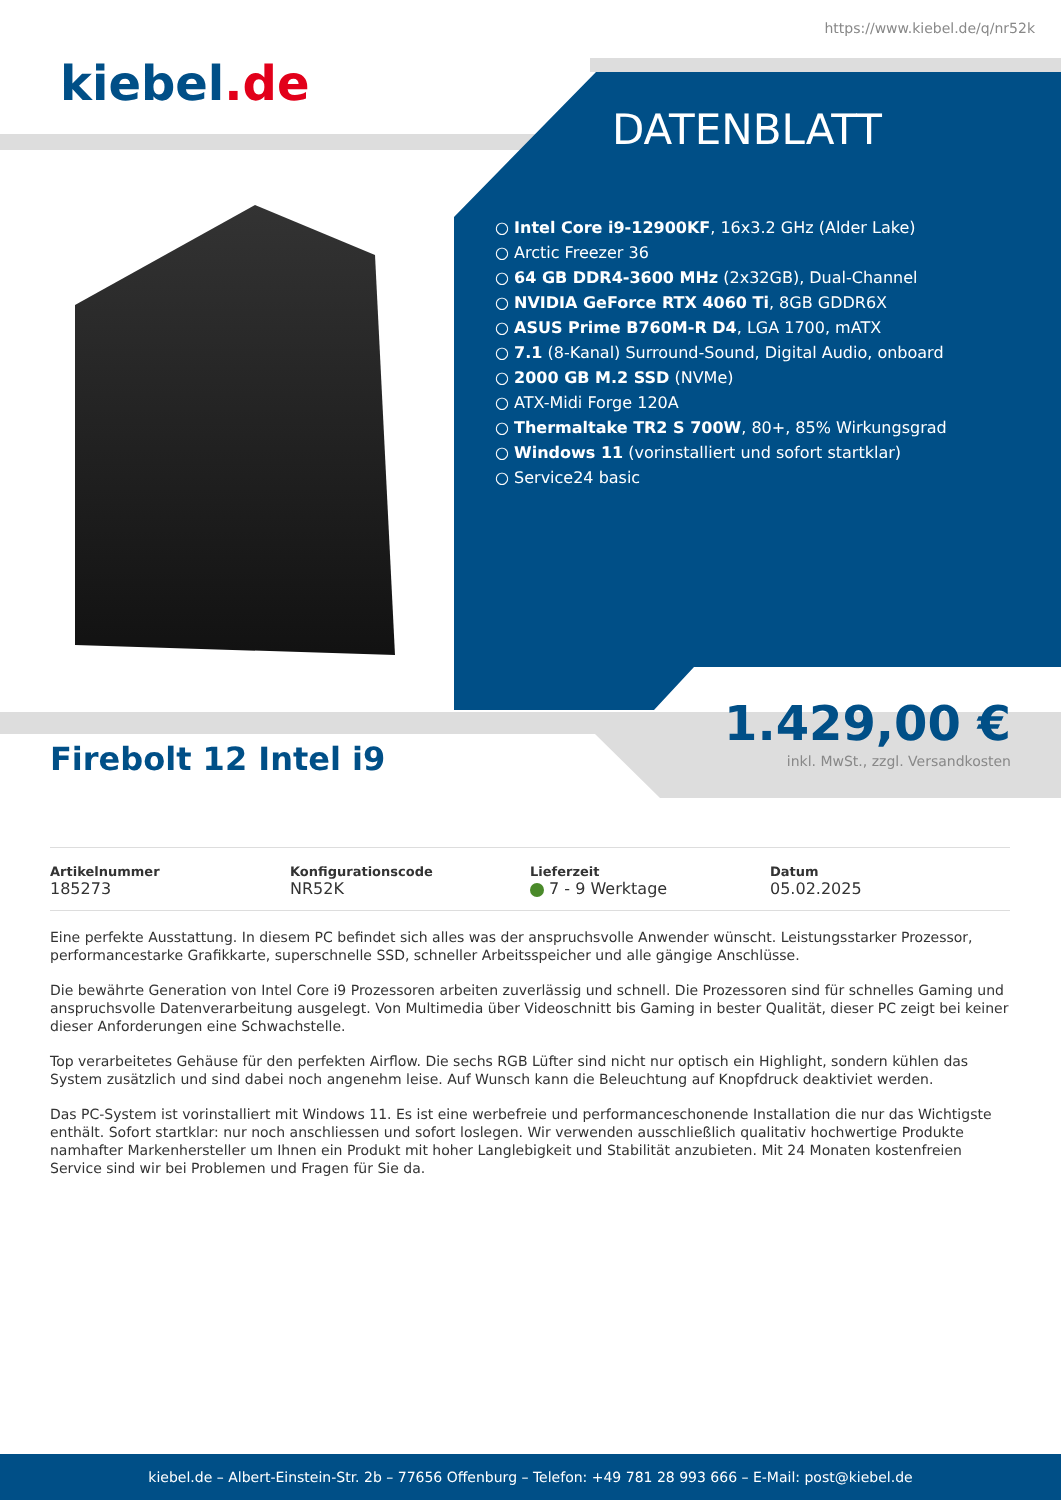https://www.kiebel.de/q/nr52k
kiebel.de
DATENBLATT
Intel Core i9-12900KF, 16x3.2 GHz (Alder Lake)
Arctic Freezer 36
64 GB DDR4-3600 MHz (2x32GB), Dual-Channel
NVIDIA GeForce RTX 4060 Ti, 8GB GDDR6X
ASUS Prime B760M-R D4, LGA 1700, mATX
7.1 (8-Kanal) Surround-Sound, Digital Audio, onboard
2000 GB M.2 SSD (NVMe)
ATX-Midi Forge 120A
Thermaltake TR2 S 700W, 80+, 85% Wirkungsgrad
Windows 11 (vorinstalliert und sofort startklar)
Service24 basic
1.429,00 €
inkl. MwSt., zzgl. Versandkosten
Firebolt 12 Intel i9
Artikelnummer
185273
Konfigurationscode
NR52K
Lieferzeit
7 - 9 Werktage
Datum
05.02.2025
Eine perfekte Ausstattung. In diesem PC befindet sich alles was der anspruchsvolle Anwender wünscht. Leistungsstarker Prozessor, performancestarke Grafikkarte, superschnelle SSD, schneller Arbeitsspeicher und alle gängige Anschlüsse.
Die bewährte Generation von Intel Core i9 Prozessoren arbeiten zuverlässig und schnell. Die Prozessoren sind für schnelles Gaming und anspruchsvolle Datenverarbeitung ausgelegt. Von Multimedia über Videoschnitt bis Gaming in bester Qualität, dieser PC zeigt bei keiner dieser Anforderungen eine Schwachstelle.
Top verarbeitetes Gehäuse für den perfekten Airflow. Die sechs RGB Lüfter sind nicht nur optisch ein Highlight, sondern kühlen das System zusätzlich und sind dabei noch angenehm leise. Auf Wunsch kann die Beleuchtung auf Knopfdruck deaktiviet werden.
Das PC-System ist vorinstalliert mit Windows 11. Es ist eine werbefreie und performanceschonende Installation die nur das Wichtigste enthält. Sofort startklar: nur noch anschliessen und sofort loslegen. Wir verwenden ausschließlich qualitativ hochwertige Produkte namhafter Markenhersteller um Ihnen ein Produkt mit hoher Langlebigkeit und Stabilität anzubieten. Mit 24 Monaten kostenfreien Service sind wir bei Problemen und Fragen für Sie da.
kiebel.de – Albert-Einstein-Str. 2b – 77656 Offenburg – Telefon: +49 781 28 993 666 – E-Mail: post@kiebel.de